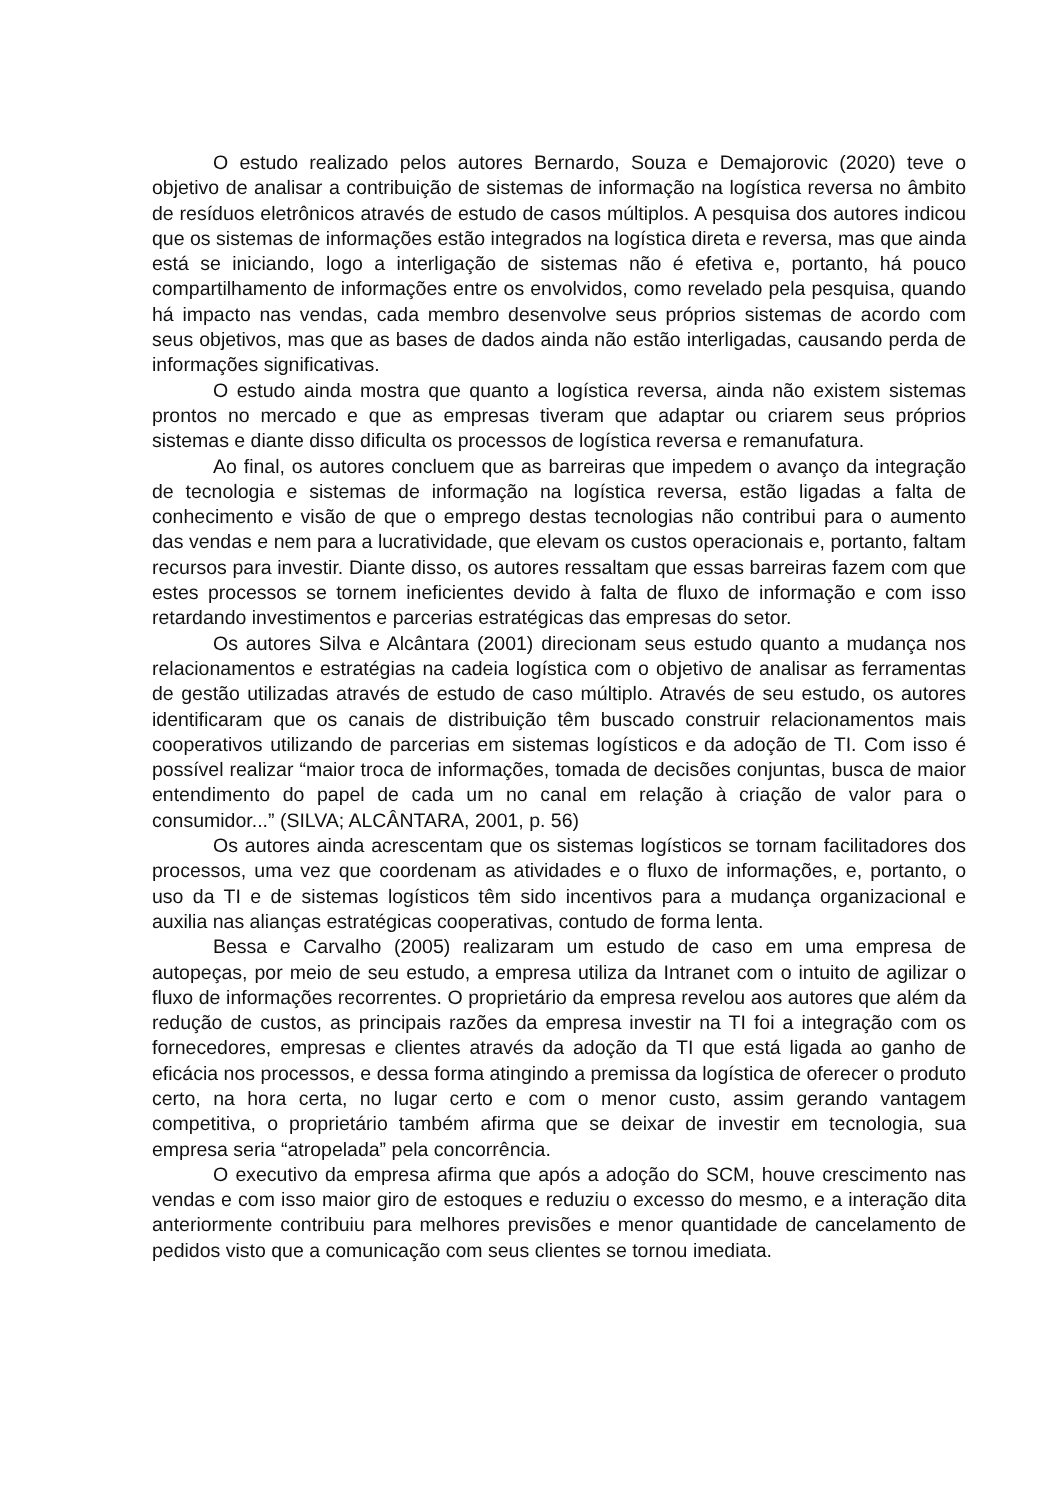O estudo realizado pelos autores Bernardo, Souza e Demajorovic (2020) teve o objetivo de analisar a contribuição de sistemas de informação na logística reversa no âmbito de resíduos eletrônicos através de estudo de casos múltiplos. A pesquisa dos autores indicou que os sistemas de informações estão integrados na logística direta e reversa, mas que ainda está se iniciando, logo a interligação de sistemas não é efetiva e, portanto, há pouco compartilhamento de informações entre os envolvidos, como revelado pela pesquisa, quando há impacto nas vendas, cada membro desenvolve seus próprios sistemas de acordo com seus objetivos, mas que as bases de dados ainda não estão interligadas, causando perda de informações significativas.
O estudo ainda mostra que quanto a logística reversa, ainda não existem sistemas prontos no mercado e que as empresas tiveram que adaptar ou criarem seus próprios sistemas e diante disso dificulta os processos de logística reversa e remanufatura.
Ao final, os autores concluem que as barreiras que impedem o avanço da integração de tecnologia e sistemas de informação na logística reversa, estão ligadas a falta de conhecimento e visão de que o emprego destas tecnologias não contribui para o aumento das vendas e nem para a lucratividade, que elevam os custos operacionais e, portanto, faltam recursos para investir. Diante disso, os autores ressaltam que essas barreiras fazem com que estes processos se tornem ineficientes devido à falta de fluxo de informação e com isso retardando investimentos e parcerias estratégicas das empresas do setor.
Os autores Silva e Alcântara (2001) direcionam seus estudo quanto a mudança nos relacionamentos e estratégias na cadeia logística com o objetivo de analisar as ferramentas de gestão utilizadas através de estudo de caso múltiplo. Através de seu estudo, os autores identificaram que os canais de distribuição têm buscado construir relacionamentos mais cooperativos utilizando de parcerias em sistemas logísticos e da adoção de TI. Com isso é possível realizar “maior troca de informações, tomada de decisões conjuntas, busca de maior entendimento do papel de cada um no canal em relação à criação de valor para o consumidor...” (SILVA; ALCÂNTARA, 2001, p. 56)
Os autores ainda acrescentam que os sistemas logísticos se tornam facilitadores dos processos, uma vez que coordenam as atividades e o fluxo de informações, e, portanto, o uso da TI e de sistemas logísticos têm sido incentivos para a mudança organizacional e auxilia nas alianças estratégicas cooperativas, contudo de forma lenta.
Bessa e Carvalho (2005) realizaram um estudo de caso em uma empresa de autopeças, por meio de seu estudo, a empresa utiliza da Intranet com o intuito de agilizar o fluxo de informações recorrentes. O proprietário da empresa revelou aos autores que além da redução de custos, as principais razões da empresa investir na TI foi a integração com os fornecedores, empresas e clientes através da adoção da TI que está ligada ao ganho de eficácia nos processos, e dessa forma atingindo a premissa da logística de oferecer o produto certo, na hora certa, no lugar certo e com o menor custo, assim gerando vantagem competitiva, o proprietário também afirma que se deixar de investir em tecnologia, sua empresa seria “atropelada” pela concorrência.
O executivo da empresa afirma que após a adoção do SCM, houve crescimento nas vendas e com isso maior giro de estoques e reduziu o excesso do mesmo, e a interação dita anteriormente contribuiu para melhores previsões e menor quantidade de cancelamento de pedidos visto que a comunicação com seus clientes se tornou imediata.